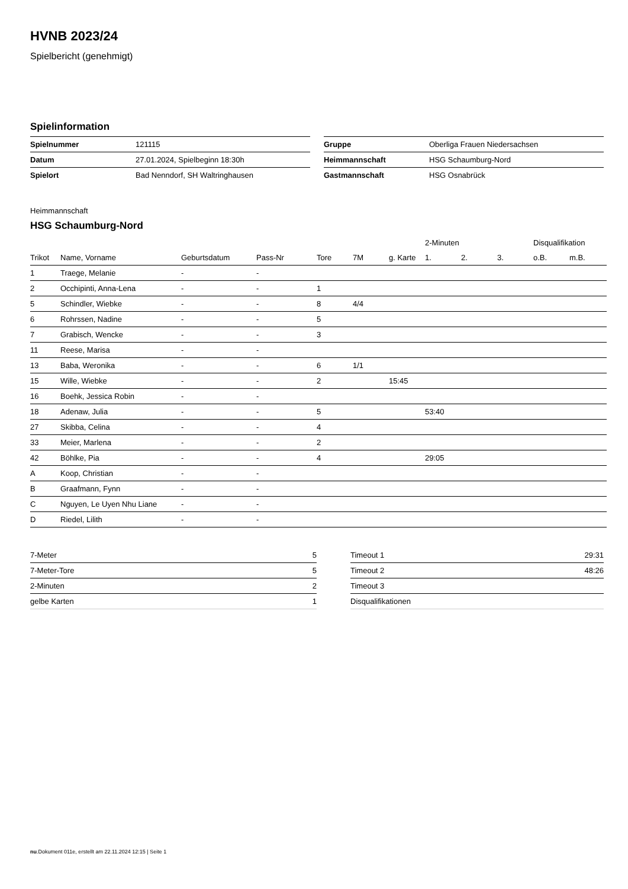HVNB 2023/24
Spielbericht (genehmigt)
Spielinformation
| Spielnummer | 121115 |
| Datum | 27.01.2024, Spielbeginn 18:30h |
| Spielort | Bad Nenndorf, SH Waltringhausen |
| Gruppe | Oberliga Frauen Niedersachsen |
| Heimmannschaft | HSG Schaumburg-Nord |
| Gastmannschaft | HSG Osnabrück |
Heimmannschaft
HSG Schaumburg-Nord
| | | | | | | | 2-Minuten | | | Disqualifikation | |
| --- | --- | --- | --- | --- | --- | --- | --- | --- | --- | --- | --- |
| Trikot | Name, Vorname | Geburtsdatum | Pass-Nr | Tore | 7M | g. Karte | 1. | 2. | 3. | o.B. | m.B. |
| 1 | Traege, Melanie | - | - | | | | | | | | |
| 2 | Occhipinti, Anna-Lena | - | - | 1 | | | | | | | |
| 5 | Schindler, Wiebke | - | - | 8 | 4/4 | | | | | | |
| 6 | Rohrssen, Nadine | - | - | 5 | | | | | | | |
| 7 | Grabisch, Wencke | - | - | 3 | | | | | | | |
| 11 | Reese, Marisa | - | - | | | | | | | | |
| 13 | Baba, Weronika | - | - | 6 | 1/1 | | | | | | |
| 15 | Wille, Wiebke | - | - | 2 | | 15:45 | | | | | |
| 16 | Boehk, Jessica Robin | - | - | | | | | | | | |
| 18 | Adenaw, Julia | - | - | 5 | | | 53:40 | | | | |
| 27 | Skibba, Celina | - | - | 4 | | | | | | | |
| 33 | Meier, Marlena | - | - | 2 | | | | | | | |
| 42 | Böhlke, Pia | - | - | 4 | | | 29:05 | | | | |
| A | Koop, Christian | - | - | | | | | | | | |
| B | Graafmann, Fynn | - | - | | | | | | | | |
| C | Nguyen, Le Uyen Nhu Liane | - | - | | | | | | | | |
| D | Riedel, Lilith | - | - | | | | | | | | |
| 7-Meter | 5 |
| 7-Meter-Tore | 5 |
| 2-Minuten | 2 |
| gelbe Karten | 1 |
| Timeout 1 | 29:31 |
| Timeout 2 | 48:26 |
| Timeout 3 | |
| Disqualifikationen | |
nu.Dokument 011e, erstellt am 22.11.2024 12:15 | Seite 1